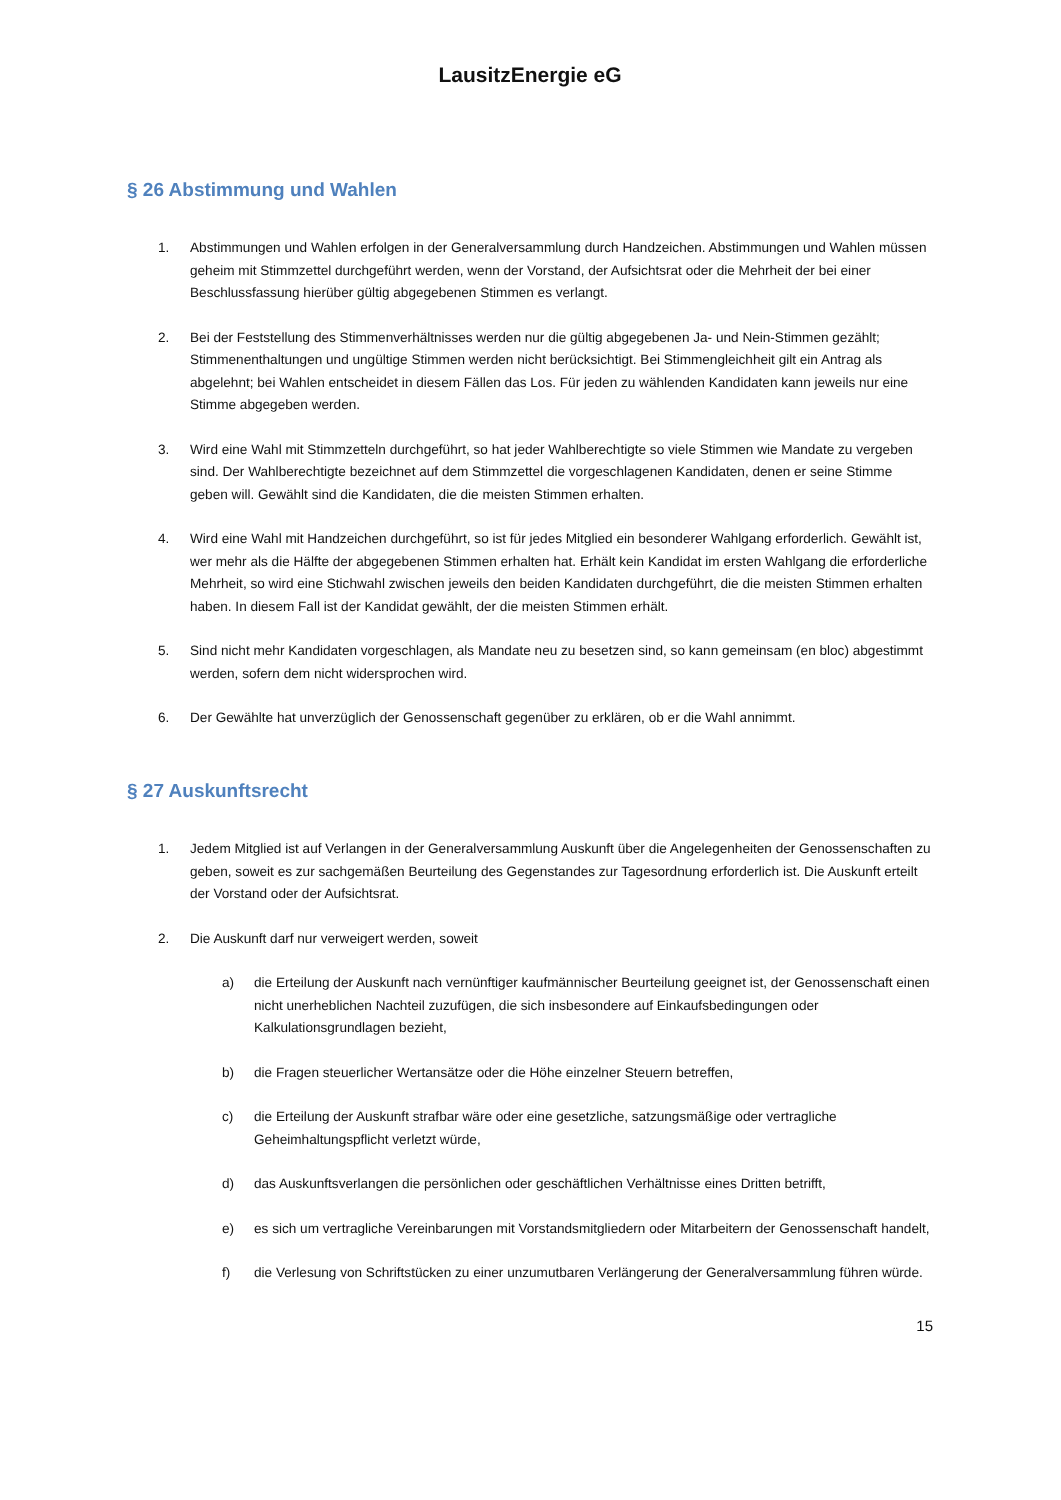LausitzEnergie eG
§ 26 Abstimmung und Wahlen
1. Abstimmungen und Wahlen erfolgen in der Generalversammlung durch Handzeichen. Abstimmungen und Wahlen müssen geheim mit Stimmzettel durchgeführt werden, wenn der Vorstand, der Aufsichtsrat oder die Mehrheit der bei einer Beschlussfassung hierüber gültig abgegebenen Stimmen es verlangt.
2. Bei der Feststellung des Stimmenverhältnisses werden nur die gültig abgegebenen Ja- und Nein-Stimmen gezählt; Stimmenenthaltungen und ungültige Stimmen werden nicht berücksichtigt. Bei Stimmengleichheit gilt ein Antrag als abgelehnt; bei Wahlen entscheidet in diesem Fällen das Los. Für jeden zu wählenden Kandidaten kann jeweils nur eine Stimme abgegeben werden.
3. Wird eine Wahl mit Stimmzetteln durchgeführt, so hat jeder Wahlberechtigte so viele Stimmen wie Mandate zu vergeben sind. Der Wahlberechtigte bezeichnet auf dem Stimmzettel die vorgeschlagenen Kandidaten, denen er seine Stimme geben will. Gewählt sind die Kandidaten, die die meisten Stimmen erhalten.
4. Wird eine Wahl mit Handzeichen durchgeführt, so ist für jedes Mitglied ein besonderer Wahlgang erforderlich. Gewählt ist, wer mehr als die Hälfte der abgegebenen Stimmen erhalten hat. Erhält kein Kandidat im ersten Wahlgang die erforderliche Mehrheit, so wird eine Stichwahl zwischen jeweils den beiden Kandidaten durchgeführt, die die meisten Stimmen erhalten haben. In diesem Fall ist der Kandidat gewählt, der die meisten Stimmen erhält.
5. Sind nicht mehr Kandidaten vorgeschlagen, als Mandate neu zu besetzen sind, so kann gemeinsam (en bloc) abgestimmt werden, sofern dem nicht widersprochen wird.
6. Der Gewählte hat unverzüglich der Genossenschaft gegenüber zu erklären, ob er die Wahl annimmt.
§ 27 Auskunftsrecht
1. Jedem Mitglied ist auf Verlangen in der Generalversammlung Auskunft über die Angelegenheiten der Genossenschaften zu geben, soweit es zur sachgemäßen Beurteilung des Gegenstandes zur Tagesordnung erforderlich ist. Die Auskunft erteilt der Vorstand oder der Aufsichtsrat.
2. Die Auskunft darf nur verweigert werden, soweit
a) die Erteilung der Auskunft nach vernünftiger kaufmännischer Beurteilung geeignet ist, der Genossenschaft einen nicht unerheblichen Nachteil zuzufügen, die sich insbesondere auf Einkaufsbedingungen oder Kalkulationsgrundlagen bezieht,
b) die Fragen steuerlicher Wertansätze oder die Höhe einzelner Steuern betreffen,
c) die Erteilung der Auskunft strafbar wäre oder eine gesetzliche, satzungsmäßige oder vertragliche Geheimhaltungspflicht verletzt würde,
d) das Auskunftsverlangen die persönlichen oder geschäftlichen Verhältnisse eines Dritten betrifft,
e) es sich um vertragliche Vereinbarungen mit Vorstandsmitgliedern oder Mitarbeitern der Genossenschaft handelt,
f) die Verlesung von Schriftstücken zu einer unzumutbaren Verlängerung der Generalversammlung führen würde.
15